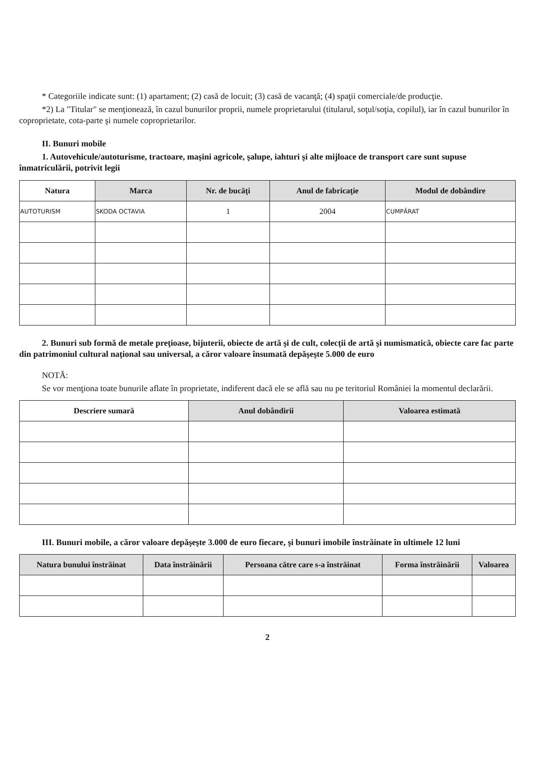* Categoriile indicate sunt: (1) apartament; (2) casă de locuit; (3) casă de vacanţă; (4) spaţii comerciale/de producţie.
*2) La "Titular" se menţionează, în cazul bunurilor proprii, numele proprietarului (titularul, soţul/soţia, copilul), iar în cazul bunurilor în coproprietate, cota-parte şi numele coproprietarilor.
II. Bunuri mobile
1. Autovehicule/autoturisme, tractoare, maşini agricole, şalupe, iahturi şi alte mijloace de transport care sunt supuse înmatriculării, potrivit legii
| Natura | Marca | Nr. de bucăţi | Anul de fabricaţie | Modul de dobândire |
| --- | --- | --- | --- | --- |
| AUTOTURISM | SKODA OCTAVIA | 1 | 2004 | CUMPĂRAT |
2. Bunuri sub formă de metale preţioase, bijuterii, obiecte de artă şi de cult, colecţii de artă şi numismatică, obiecte care fac parte din patrimoniul cultural naţional sau universal, a căror valoare însumată depăşeşte 5.000 de euro
NOTĂ:
Se vor menţiona toate bunurile aflate în proprietate, indiferent dacă ele se află sau nu pe teritoriul României la momentul declarării.
| Descriere sumară | Anul dobândirii | Valoarea estimată |
| --- | --- | --- |
III. Bunuri mobile, a căror valoare depăşeşte 3.000 de euro fiecare, şi bunuri imobile înstrăinate în ultimele 12 luni
| Natura bunului înstrăinat | Data înstrăinării | Persoana către care s-a înstrăinat | Forma înstrăinării | Valoarea |
| --- | --- | --- | --- | --- |
2